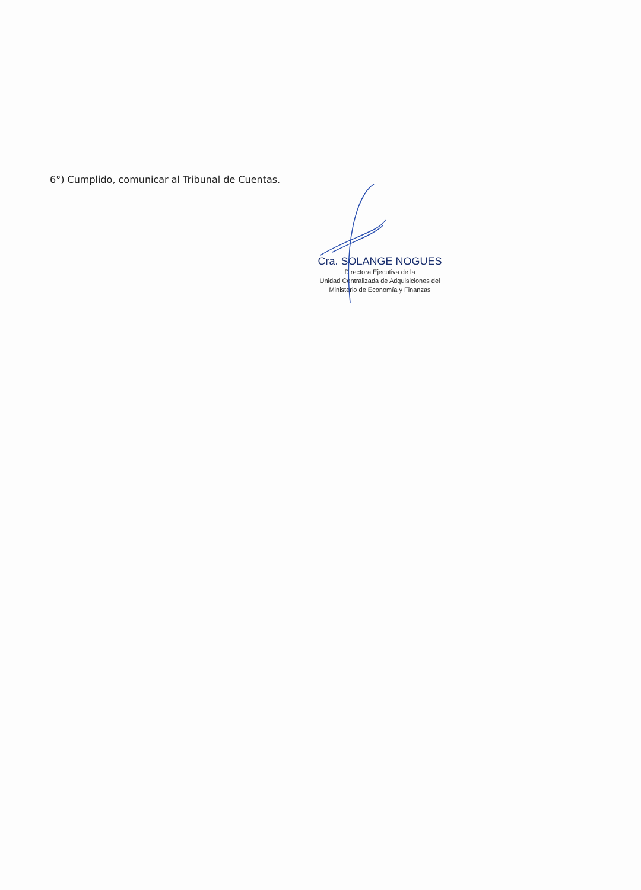6°) Cumplido, comunicar al Tribunal de Cuentas.
Cra. SOLANGE NOGUES
Directora Ejecutiva de la
Unidad Centralizada de Adquisiciones del
Ministerio de Economía y Finanzas